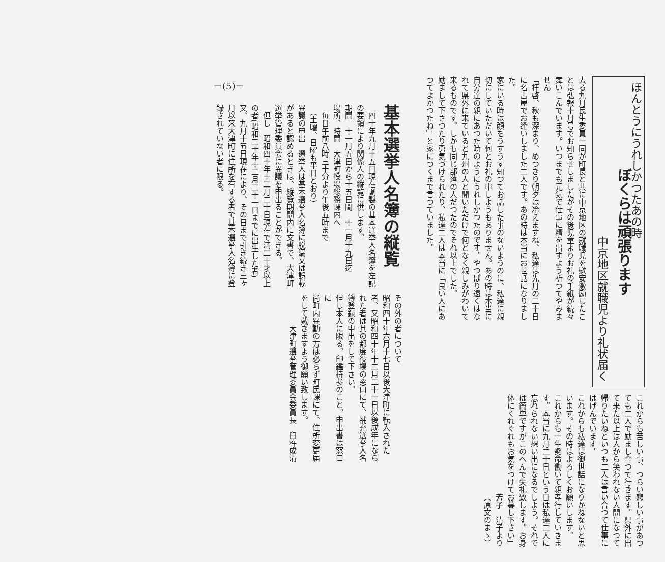ほんとうにうれしかつたあの時
ぼくらは頑張ります
中京地区就職児より礼状届く
去る九月民生委員一同が町長と共に中京地区の就職児を慰安激励したことは弘報十月号でお知らせしましたがその後児童よりお礼の手紙が続々舞いこんでいます。いつまでも元気で仕事に精を出すよう祈つてやみません
「拝啓、秋も深まり、めつきり朝夕は冷えますね、私達は先月の二十日に名古屋でお逢いしました二人です。あの時は本当にお世話になりました。
家にいる時は顔をうすうす知つてお話した事のないようのに、私達に親切にしていただいて何とお礼の申しようもありません。あの時は本当に自分達の親にあつた時のようにうれしかつたのです。やつぱり遠くはなれて県外に来ていると九州の人と聞いただけで何となく親しみがわいて来るものです。しかも同じ部落の人だつたのでそれ以上でした。
励まして下さつたり勇気づけられたり、私達二人は本当に「良い人にあつてよかつたね」と家につくまで言つていました。
これからも苦しい事、つらい悲しい事があつても二人で励まし合つて行きます。県外に出て来た以上は人から笑われない人間になつて帰りたいねといつも二人は言い合つて仕事にはげんでいます。
これからも私達は御世話になりかねないと思います。その時はよろしくお願いします。
これからも一生懸命働いて親孝行していきます。本当に九月二十日という日は私達二人に忘れられない想い出になるでしよう。それでは簡単ですがこのへんで失礼致します。お身体にくれぐれもお気をつけてお暮し下さい」
芳子　清子より
（原文のまゝ）
－(5)－
基本選挙人名簿の縦覧
　四十年九月十五日現在調製の基本選挙人名簿を左記の要領により関係人の縦覧に供します。
期間　十一月五日から十五日間　十一月十九日迄
場所、時間　大津町役場総務課内へ
　毎日午前八時三十分より午後五時まで
　（土曜、日曜も平日とおり）
異議の申出　選挙人は基本選挙人名簿に脱漏又は誤載があると認めるときは、縦覧期間内に文書で、大津町選挙管理委員会に異議を申出ることができる。
　但し　昭和四十年十二月二十日現在で満二十才以上の者(昭和二十年十二月二十一日までに出生した者)又、九月十五日現在により、その日まで引き続き三ヶ月以来大津町に住所を有する者で基本選挙人名簿に登録されていない者に限る。
その外の者について
昭和四十年六月十七日以後大津町に転入された者、又昭和四十年十二月二十一日以後成年になられた者は其の都度役場の窓口にて、補充選挙人名簿登録の申出をして下さい。
但し本人に限る。印鑑持参のこと。申出書は窓口に
尚町内異動の方は必らず町民課にて、住所変更届をして戴きますよう御願い致します。
大津町選挙管理委員会委員長　臼杵成清